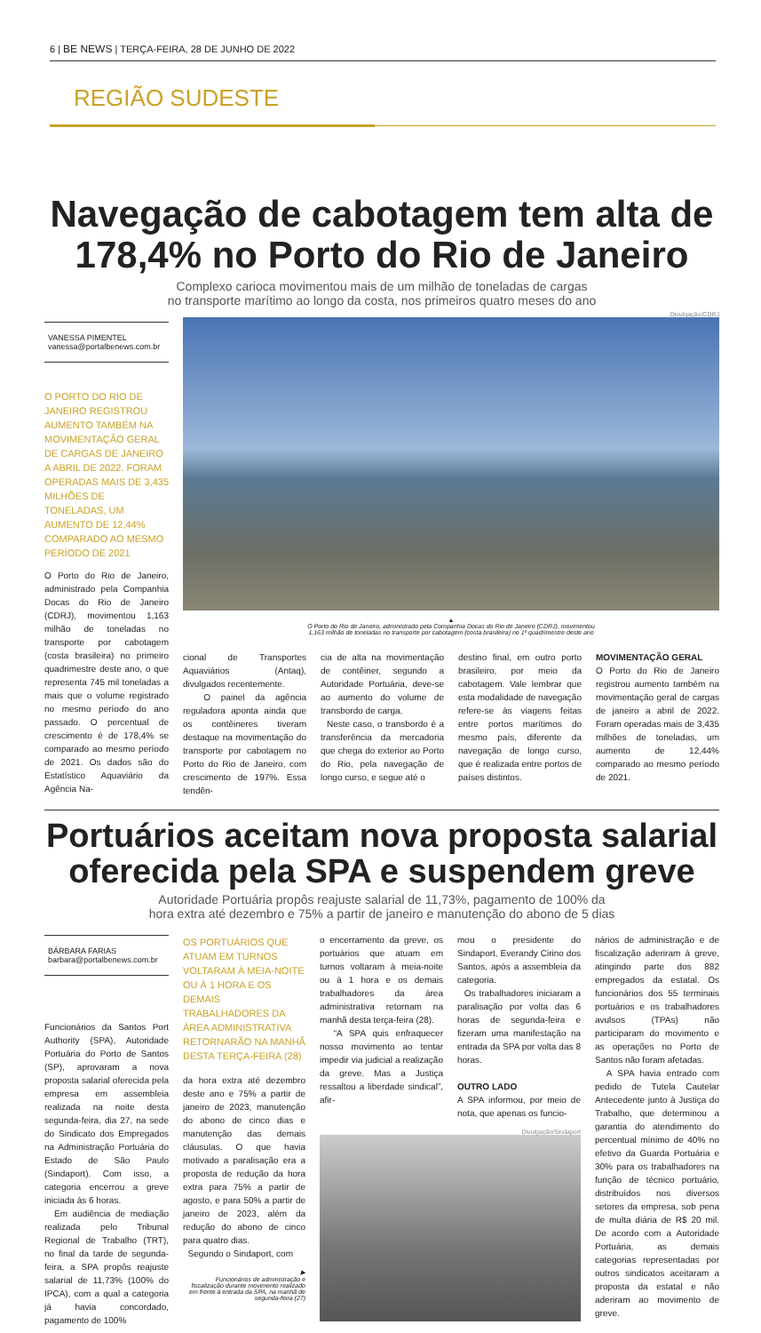6 | BE NEWS | TERÇA-FEIRA, 28 DE JUNHO DE 2022
REGIÃO SUDESTE
Navegação de cabotagem tem alta de 178,4% no Porto do Rio de Janeiro
Complexo carioca movimentou mais de um milhão de toneladas de cargas
no transporte marítimo ao longo da costa, nos primeiros quatro meses do ano
VANESSA PIMENTEL
vanessa@portalbenews.com.br
O PORTO DO RIO DE JANEIRO REGISTROU AUMENTO TAMBÉM NA MOVIMENTAÇÃO GERAL DE CARGAS DE JANEIRO A ABRIL DE 2022. FORAM OPERADAS MAIS DE 3,435 MILHÕES DE TONELADAS, UM AUMENTO DE 12,44% COMPARADO AO MESMO PERÍODO DE 2021
O Porto do Rio de Janeiro, administrado pela Companhia Docas do Rio de Janeiro (CDRJ), movimentou 1,163 milhão de toneladas no transporte por cabotagem (costa brasileira) no primeiro quadrimestre deste ano, o que representa 745 mil toneladas a mais que o volume registrado no mesmo período do ano passado. O percentual de crescimento é de 178,4% se comparado ao mesmo período de 2021. Os dados são do Estatístico Aquaviário da Agência Na-
Divulgação/CDRJ
▲
O Porto do Rio de Janeiro, administrado pela Companhia Docas do Rio de Janeiro (CDRJ), movimentou
1,163 milhão de toneladas no transporte por cabotagem (costa brasileira) no 1º quadrimestre deste ano
cional de Transportes Aquaviários (Antaq), divulgados recentemente.
O painel da agência reguladora aponta ainda que os contêineres tiveram destaque na movimentação do transporte por cabotagem no Porto do Rio de Janeiro, com crescimento de 197%. Essa tendên-
cia de alta na movimentação de contêiner, segundo a Autoridade Portuária, deve-se ao aumento do volume de transbordo de carga.
Neste caso, o transbordo é a transferência da mercadoria que chega do exterior ao Porto do Rio, pela navegação de longo curso, e segue até o
destino final, em outro porto brasileiro, por meio da cabotagem. Vale lembrar que esta modalidade de navegação refere-se às viagens feitas entre portos marítimos do mesmo país, diferente da navegação de longo curso, que é realizada entre portos de países distintos.
MOVIMENTAÇÃO GERAL
O Porto do Rio de Janeiro registrou aumento também na movimentação geral de cargas de janeiro a abril de 2022. Foram operadas mais de 3,435 milhões de toneladas, um aumento de 12,44% comparado ao mesmo período de 2021.
Portuários aceitam nova proposta salarial oferecida pela SPA e suspendem greve
Autoridade Portuária propôs reajuste salarial de 11,73%, pagamento de 100% da
hora extra até dezembro e 75% a partir de janeiro e manutenção do abono de 5 dias
BÁRBARA FARIAS
barbara@portalbenews.com.br
Funcionários da Santos Port Authority (SPA), Autoridade Portuária do Porto de Santos (SP), aprovaram a nova proposta salarial oferecida pela empresa em assembleia realizada na noite desta segunda-feira, dia 27, na sede do Sindicato dos Empregados na Administração Portuária do Estado de São Paulo (Sindaport). Com isso, a categoria encerrou a greve iniciada às 6 horas.
Em audiência de mediação realizada pelo Tribunal Regional de Trabalho (TRT), no final da tarde de segunda-feira, a SPA propôs reajuste salarial de 11,73% (100% do IPCA), com a qual a categoria já havia concordado, pagamento de 100%
OS PORTUÁRIOS QUE ATUAM EM TURNOS VOLTARAM À MEIA-NOITE OU À 1 HORA E OS DEMAIS TRABALHADORES DA ÁREA ADMINISTRATIVA RETORNARÃO NA MANHÃ DESTA TERÇA-FEIRA (28)
da hora extra até dezembro deste ano e 75% a partir de janeiro de 2023, manutenção do abono de cinco dias e manutenção das demais cláusulas. O que havia motivado a paralisação era a proposta de redução da hora extra para 75% a partir de agosto, e para 50% a partir de janeiro de 2023, além da redução do abono de cinco para quatro dias.
Segundo o Sindaport, com
▶
Funcionários de administração e fiscalização durante movimento realizado em frente à entrada da SPA, na manhã de segunda-feira (27)
o encerramento da greve, os portuários que atuam em turnos voltaram à meia-noite ou à 1 hora e os demais trabalhadores da área administrativa retornam na manhã desta terça-feira (28).
“A SPA quis enfraquecer nosso movimento ao tentar impedir via judicial a realização da greve. Mas a Justiça ressaltou a liberdade sindical”, afir-
mou o presidente do Sindaport, Everandy Cirino dos Santos, após a assembleia da categoria.
Os trabalhadores iniciaram a paralisação por volta das 6 horas de segunda-feira e fizeram uma manifestação na entrada da SPA por volta das 8 horas.
OUTRO LADO
A SPA informou, por meio de nota, que apenas os funcio-
Divulgação/Sindaport
nários de administração e de fiscalização aderiram à greve, atingindo parte dos 882 empregados da estatal. Os funcionários dos 55 terminais portuários e os trabalhadores avulsos (TPAs) não participaram do movimento e as operações no Porto de Santos não foram afetadas.
A SPA havia entrado com pedido de Tutela Cautelar Antecedente junto à Justiça do Trabalho, que determinou a garantia do atendimento do percentual mínimo de 40% no efetivo da Guarda Portuária e 30% para os trabalhadores na função de técnico portuário, distribuídos nos diversos setores da empresa, sob pena de multa diária de R$ 20 mil. De acordo com a Autoridade Portuária, as demais categorias representadas por outros sindicatos aceitaram a proposta da estatal e não aderiram ao movimento de greve.